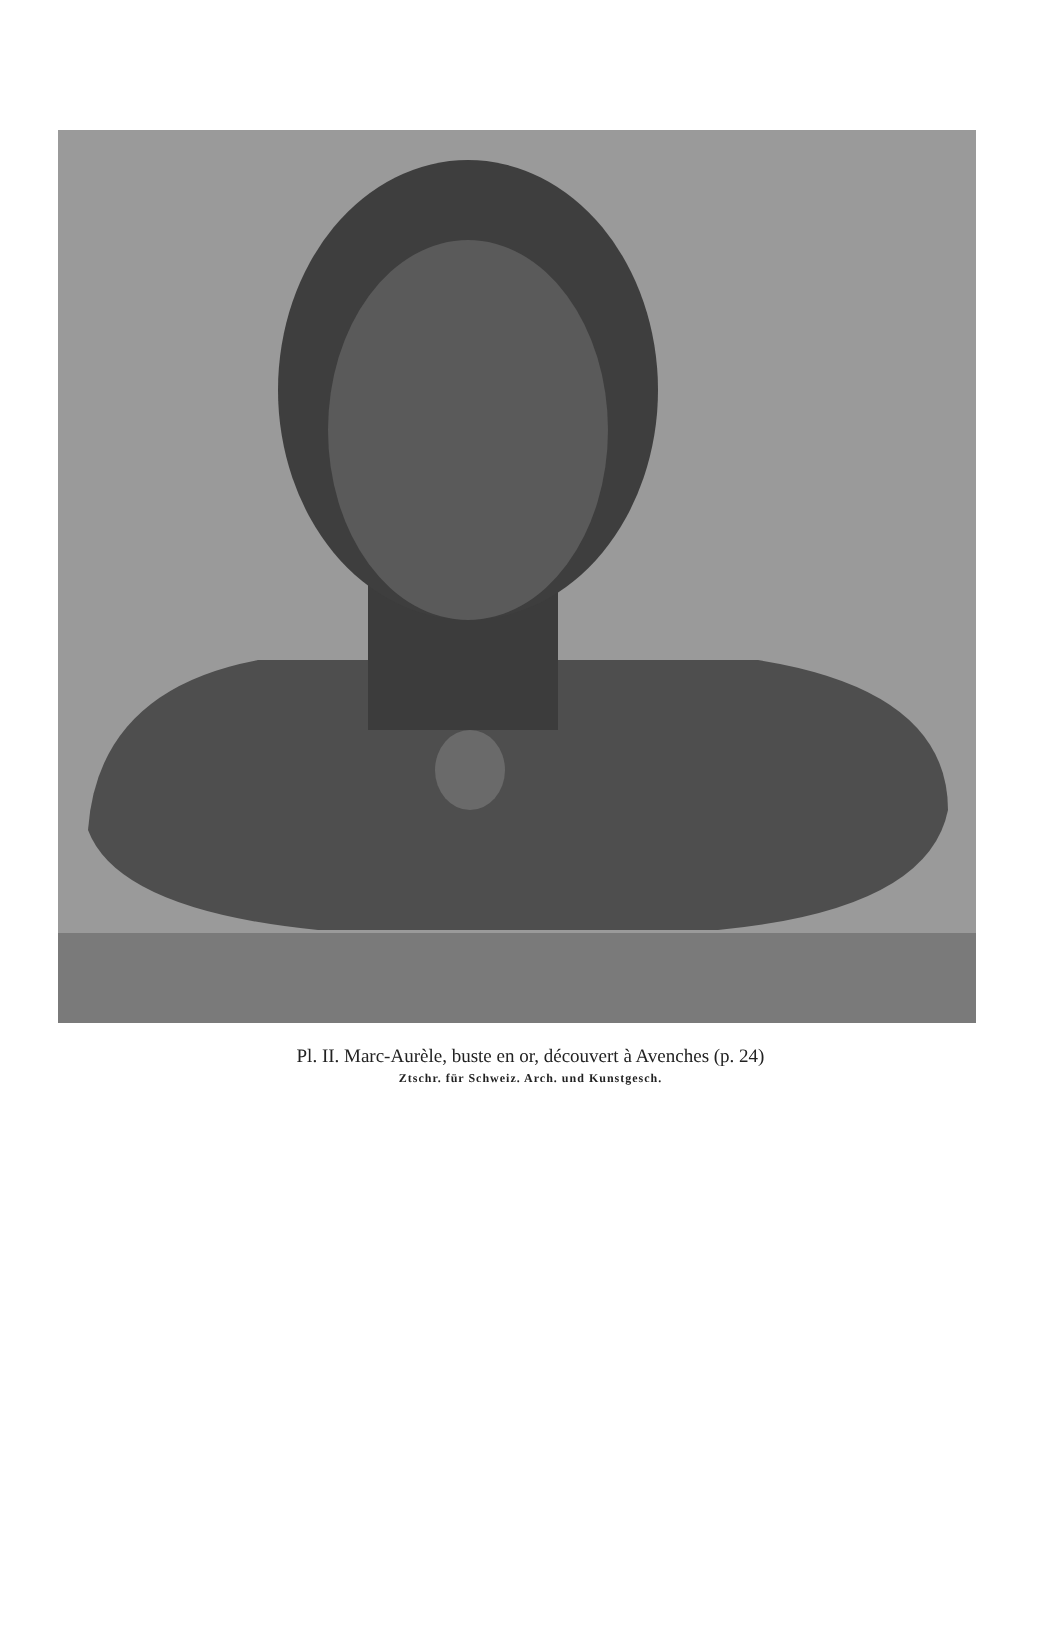Pl. II. Marc-Aurèle, buste en or, découvert à Avenches (p. 24)
Ztschr. für Schweiz. Arch. und Kunstgesch.